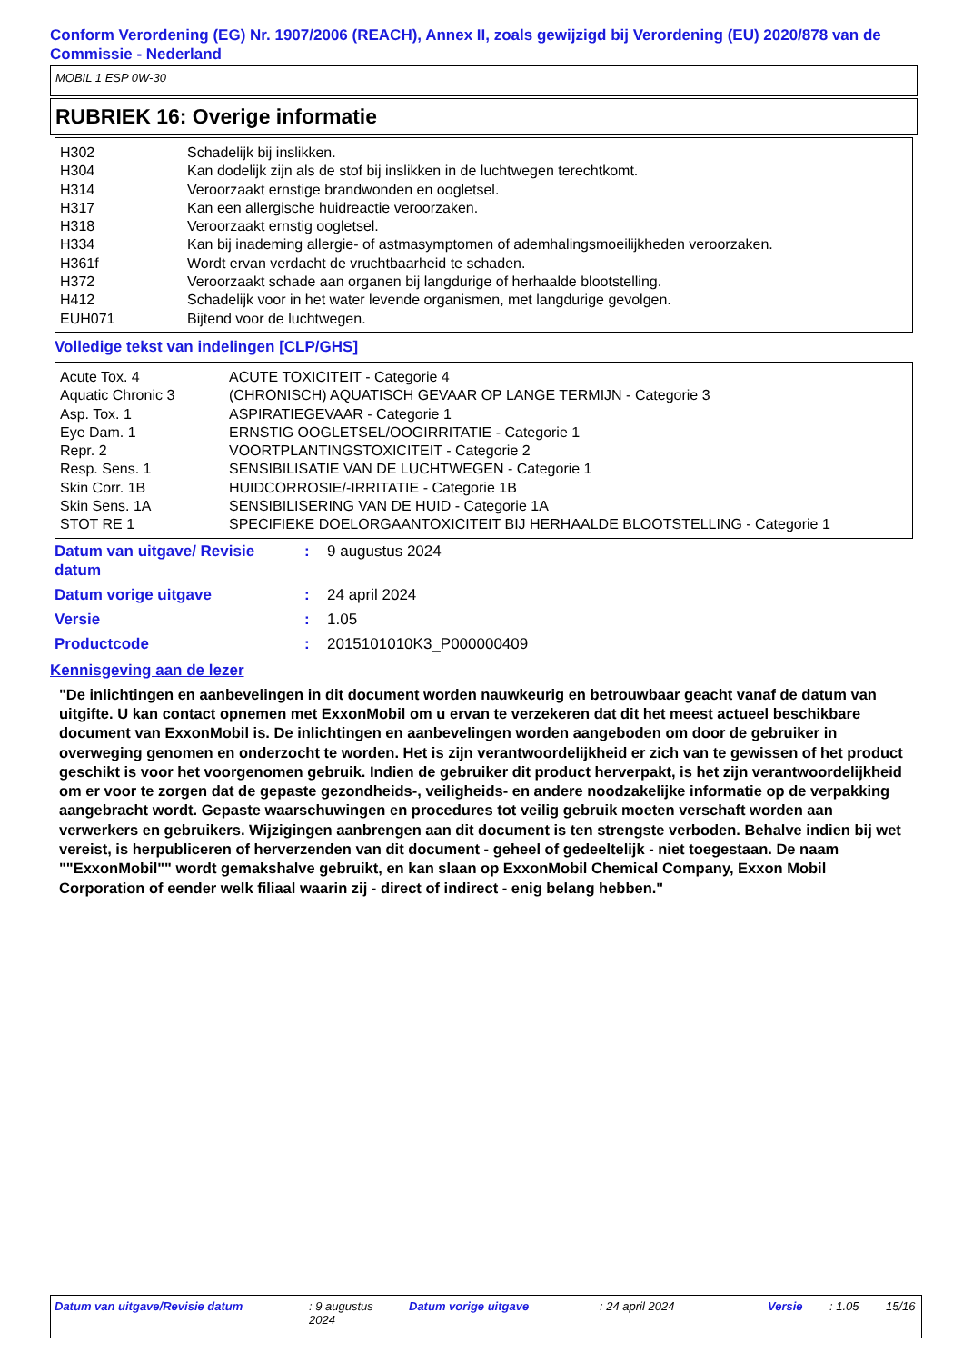Conform Verordening (EG) Nr. 1907/2006 (REACH), Annex II, zoals gewijzigd bij Verordening (EU) 2020/878 van de Commissie - Nederland
MOBIL 1 ESP 0W-30
RUBRIEK 16: Overige informatie
| H302 | Schadelijk bij inslikken. |
| H304 | Kan dodelijk zijn als de stof bij inslikken in de luchtwegen terechtkomt. |
| H314 | Veroorzaakt ernstige brandwonden en oogletsel. |
| H317 | Kan een allergische huidreactie veroorzaken. |
| H318 | Veroorzaakt ernstig oogletsel. |
| H334 | Kan bij inademing allergie- of astmasymptomen of ademhalingsmoeilijkheden veroorzaken. |
| H361f | Wordt ervan verdacht de vruchtbaarheid te schaden. |
| H372 | Veroorzaakt schade aan organen bij langdurige of herhaalde blootstelling. |
| H412 | Schadelijk voor in het water levende organismen, met langdurige gevolgen. |
| EUH071 | Bijtend voor de luchtwegen. |
Volledige tekst van indelingen [CLP/GHS]
| Acute Tox. 4 | ACUTE TOXICITEIT - Categorie 4 |
| Aquatic Chronic 3 | (CHRONISCH) AQUATISCH GEVAAR OP LANGE TERMIJN - Categorie 3 |
| Asp. Tox. 1 | ASPIRATIEGEVAAR - Categorie 1 |
| Eye Dam. 1 | ERNSTIG OOGLETSEL/OOGIRRITATIE - Categorie 1 |
| Repr. 2 | VOORTPLANTINGSTOXICITEIT - Categorie 2 |
| Resp. Sens. 1 | SENSIBILISATIE VAN DE LUCHTWEGEN - Categorie 1 |
| Skin Corr. 1B | HUIDCORROSIE/-IRRITATIE - Categorie 1B |
| Skin Sens. 1A | SENSIBILISERING VAN DE HUID - Categorie 1A |
| STOT RE 1 | SPECIFIEKE DOELORGAANTOXICITEIT BIJ HERHAALDE BLOOTSTELLING - Categorie 1 |
| Datum van uitgave/ Revisie datum | : | 9 augustus 2024 |
| Datum vorige uitgave | : | 24 april 2024 |
| Versie | : | 1.05 |
| Productcode | : | 2015101010K3_P000000409 |
Kennisgeving aan de lezer
"De inlichtingen en aanbevelingen in dit document worden nauwkeurig en betrouwbaar geacht vanaf de datum van uitgifte. U kan contact opnemen met ExxonMobil om u ervan te verzekeren dat dit het meest actueel beschikbare document van ExxonMobil is. De inlichtingen en aanbevelingen worden aangeboden om door de gebruiker in overweging genomen en onderzocht te worden. Het is zijn verantwoordelijkheid er zich van te gewissen of het product geschikt is voor het voorgenomen gebruik. Indien de gebruiker dit product herverpakt, is het zijn verantwoordelijkheid om er voor te zorgen dat de gepaste gezondheids-, veiligheids- en andere noodzakelijke informatie op de verpakking aangebracht wordt. Gepaste waarschuwingen en procedures tot veilig gebruik moeten verschaft worden aan verwerkers en gebruikers. Wijzigingen aanbrengen aan dit document is ten strengste verboden. Behalve indien bij wet vereist, is herpubliceren of herverzenden van dit document - geheel of gedeeltelijk - niet toegestaan. De naam ""ExxonMobil"" wordt gemakshalve gebruikt, en kan slaan op ExxonMobil Chemical Company, Exxon Mobil Corporation of eender welk filiaal waarin zij - direct of indirect - enig belang hebben."
Datum van uitgave/Revisie datum : 9 augustus 2024 Datum vorige uitgave : 24 april 2024 Versie : 1.05 15/16